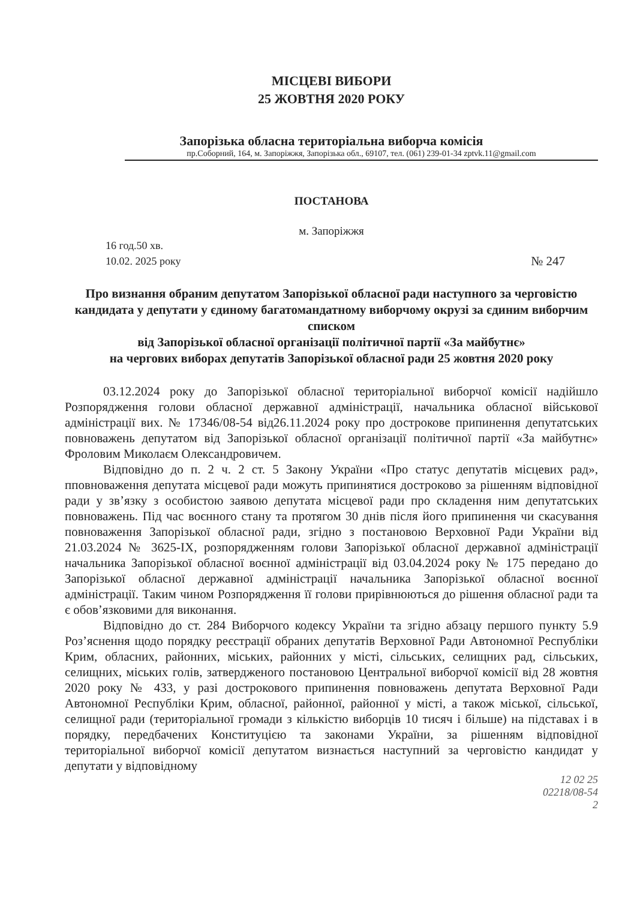МІСЦЕВІ ВИБОРИ
25 ЖОВТНЯ 2020 РОКУ
Запорізька обласна територіальна виборча комісія
пр.Соборний, 164, м. Запоріжжя, Запорізька обл., 69107, тел. (061) 239-01-34 zptvk.11@gmail.com
ПОСТАНОВА
м. Запоріжжя
16 год.50 хв.
10.02. 2025 року
№ 247
Про визнання обраним депутатом Запорізької обласної ради наступного за черговістю кандидата у депутати у єдиному багатомандатному виборчому окрузі за єдиним виборчим списком
від Запорізької обласної організації політичної партії «За майбутнє»
на чергових виборах депутатів Запорізької обласної ради 25 жовтня 2020 року
03.12.2024 року до Запорізької обласної територіальної виборчої комісії надійшло Розпорядження голови обласної державної адміністрації, начальника обласної військової адміністрації вих. № 17346/08-54 від26.11.2024 року про дострокове припинення депутатських повноважень депутатом від Запорізької обласної організації політичної партії «За майбутнє» Фроловим Миколаєм Олександровичем.
Відповідно до п. 2 ч. 2 ст. 5 Закону України «Про статус депутатів місцевих рад», пповноваження депутата місцевої ради можуть припинятися достроково за рішенням відповідної ради у зв’язку з особистою заявою депутата місцевої ради про складення ним депутатських повноважень. Під час воєнного стану та протягом 30 днів після його припинення чи скасування повноваження Запорізької обласної ради, згідно з постановою Верховної Ради України від 21.03.2024 № 3625-IX, розпорядженням голови Запорізької обласної державної адміністрації начальника Запорізької обласної воєнної адміністрації від 03.04.2024 року № 175 передано до Запорізької обласної державної адміністрації начальника Запорізької обласної воєнної адміністрації. Таким чином Розпорядження її голови прирівнюються до рішення обласної ради та є обов’язковими для виконання.
Відповідно до ст. 284 Виборчого кодексу України та згідно абзацу першого пункту 5.9 Роз’яснення щодо порядку реєстрації обраних депутатів Верховної Ради Автономної Республіки Крим, обласних, районних, міських, районних у місті, сільських, селищних рад, сільських, селищних, міських голів, затвердженого постановою Центральної виборчої комісії від 28 жовтня 2020 року № 433, у разі дострокового припинення повноважень депутата Верховної Ради Автономної Республіки Крим, обласної, районної, районної у місті, а також міської, сільської, селищної ради (територіальної громади з кількістю виборців 10 тисяч і більше) на підставах і в порядку, передбачених Конституцією та законами України, за рішенням відповідної територіальної виборчої комісії депутатом визнається наступний за черговістю кандидат у депутати у відповідному
12 02 25
02218/08-54
2